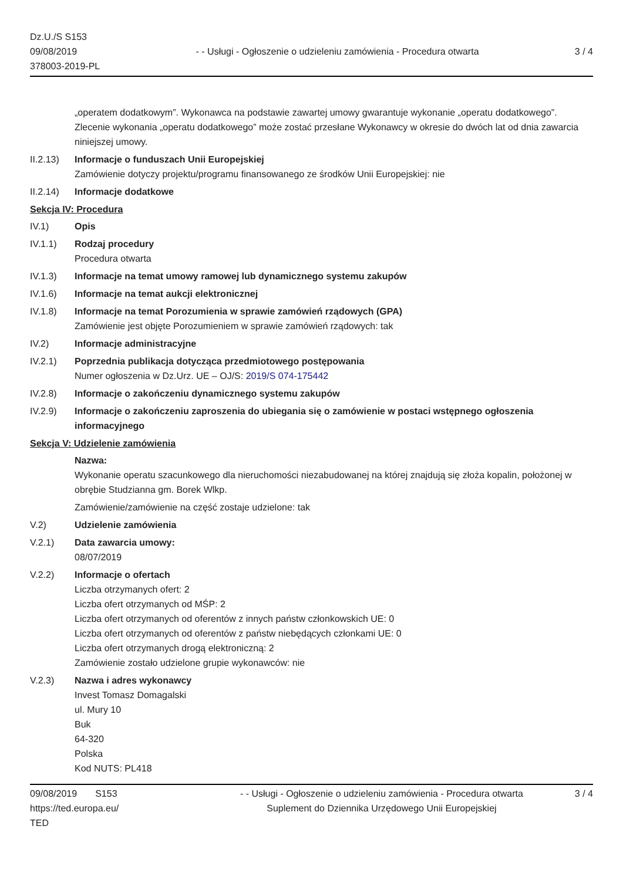Dz.U./S S153
09/08/2019
378003-2019-PL
- - Usługi - Ogłoszenie o udzieleniu zamówienia - Procedura otwarta
3 / 4
„operatem dodatkowym”. Wykonawca na podstawie zawartej umowy gwarantuje wykonanie „operatu dodatkowego”. Zlecenie wykonania „operatu dodatkowego” może zostać przesłane Wykonawcy w okresie do dwóch lat od dnia zawarcia niniejszej umowy.
II.2.13)
Informacje o funduszach Unii Europejskiej
Zamówienie dotyczy projektu/programu finansowanego ze środków Unii Europejskiej: nie
II.2.14)
Informacje dodatkowe
Sekcja IV: Procedura
IV.1) Opis
IV.1.1) Rodzaj procedury
Procedura otwarta
IV.1.3) Informacje na temat umowy ramowej lub dynamicznego systemu zakupów
IV.1.6) Informacje na temat aukcji elektronicznej
IV.1.8) Informacje na temat Porozumienia w sprawie zamówień rządowych (GPA)
Zamówienie jest objęte Porozumieniem w sprawie zamówień rządowych: tak
IV.2) Informacje administracyjne
IV.2.1) Poprzednia publikacja dotycząca przedmiotowego postępowania
Numer ogłoszenia w Dz.Urz. UE – OJ/S: 2019/S 074-175442
IV.2.8) Informacje o zakończeniu dynamicznego systemu zakupów
IV.2.9) Informacje o zakończeniu zaproszenia do ubiegania się o zamówienie w postaci wstępnego ogłoszenia informacyjnego
Sekcja V: Udzielenie zamówienia
Nazwa:
Wykonanie operatu szacunkowego dla nieruchomości niezabudowanej na której znajdują się złoża kopalin, położonej w obrębie Studzianna gm. Borek Wlkp.
Zamówienie/zamówienie na część zostaje udzielone: tak
V.2) Udzielenie zamówienia
V.2.1) Data zawarcia umowy:
08/07/2019
V.2.2) Informacje o ofertach
Liczba otrzymanych ofert: 2
Liczba ofert otrzymanych od MŚP: 2
Liczba ofert otrzymanych od oferentów z innych państw członkowskich UE: 0
Liczba ofert otrzymanych od oferentów z państw niebędących członkami UE: 0
Liczba ofert otrzymanych drogą elektroniczną: 2
Zamówienie zostało udzielone grupie wykonawców: nie
V.2.3) Nazwa i adres wykonawcy
Invest Tomasz Domagalski
ul. Mury 10
Buk
64-320
Polska
Kod NUTS: PL418
09/08/2019 S153
https://ted.europa.eu/
TED
- - Usługi - Ogłoszenie o udzieleniu zamówienia - Procedura otwarta
Suplement do Dziennika Urzędowego Unii Europejskiej
3 / 4